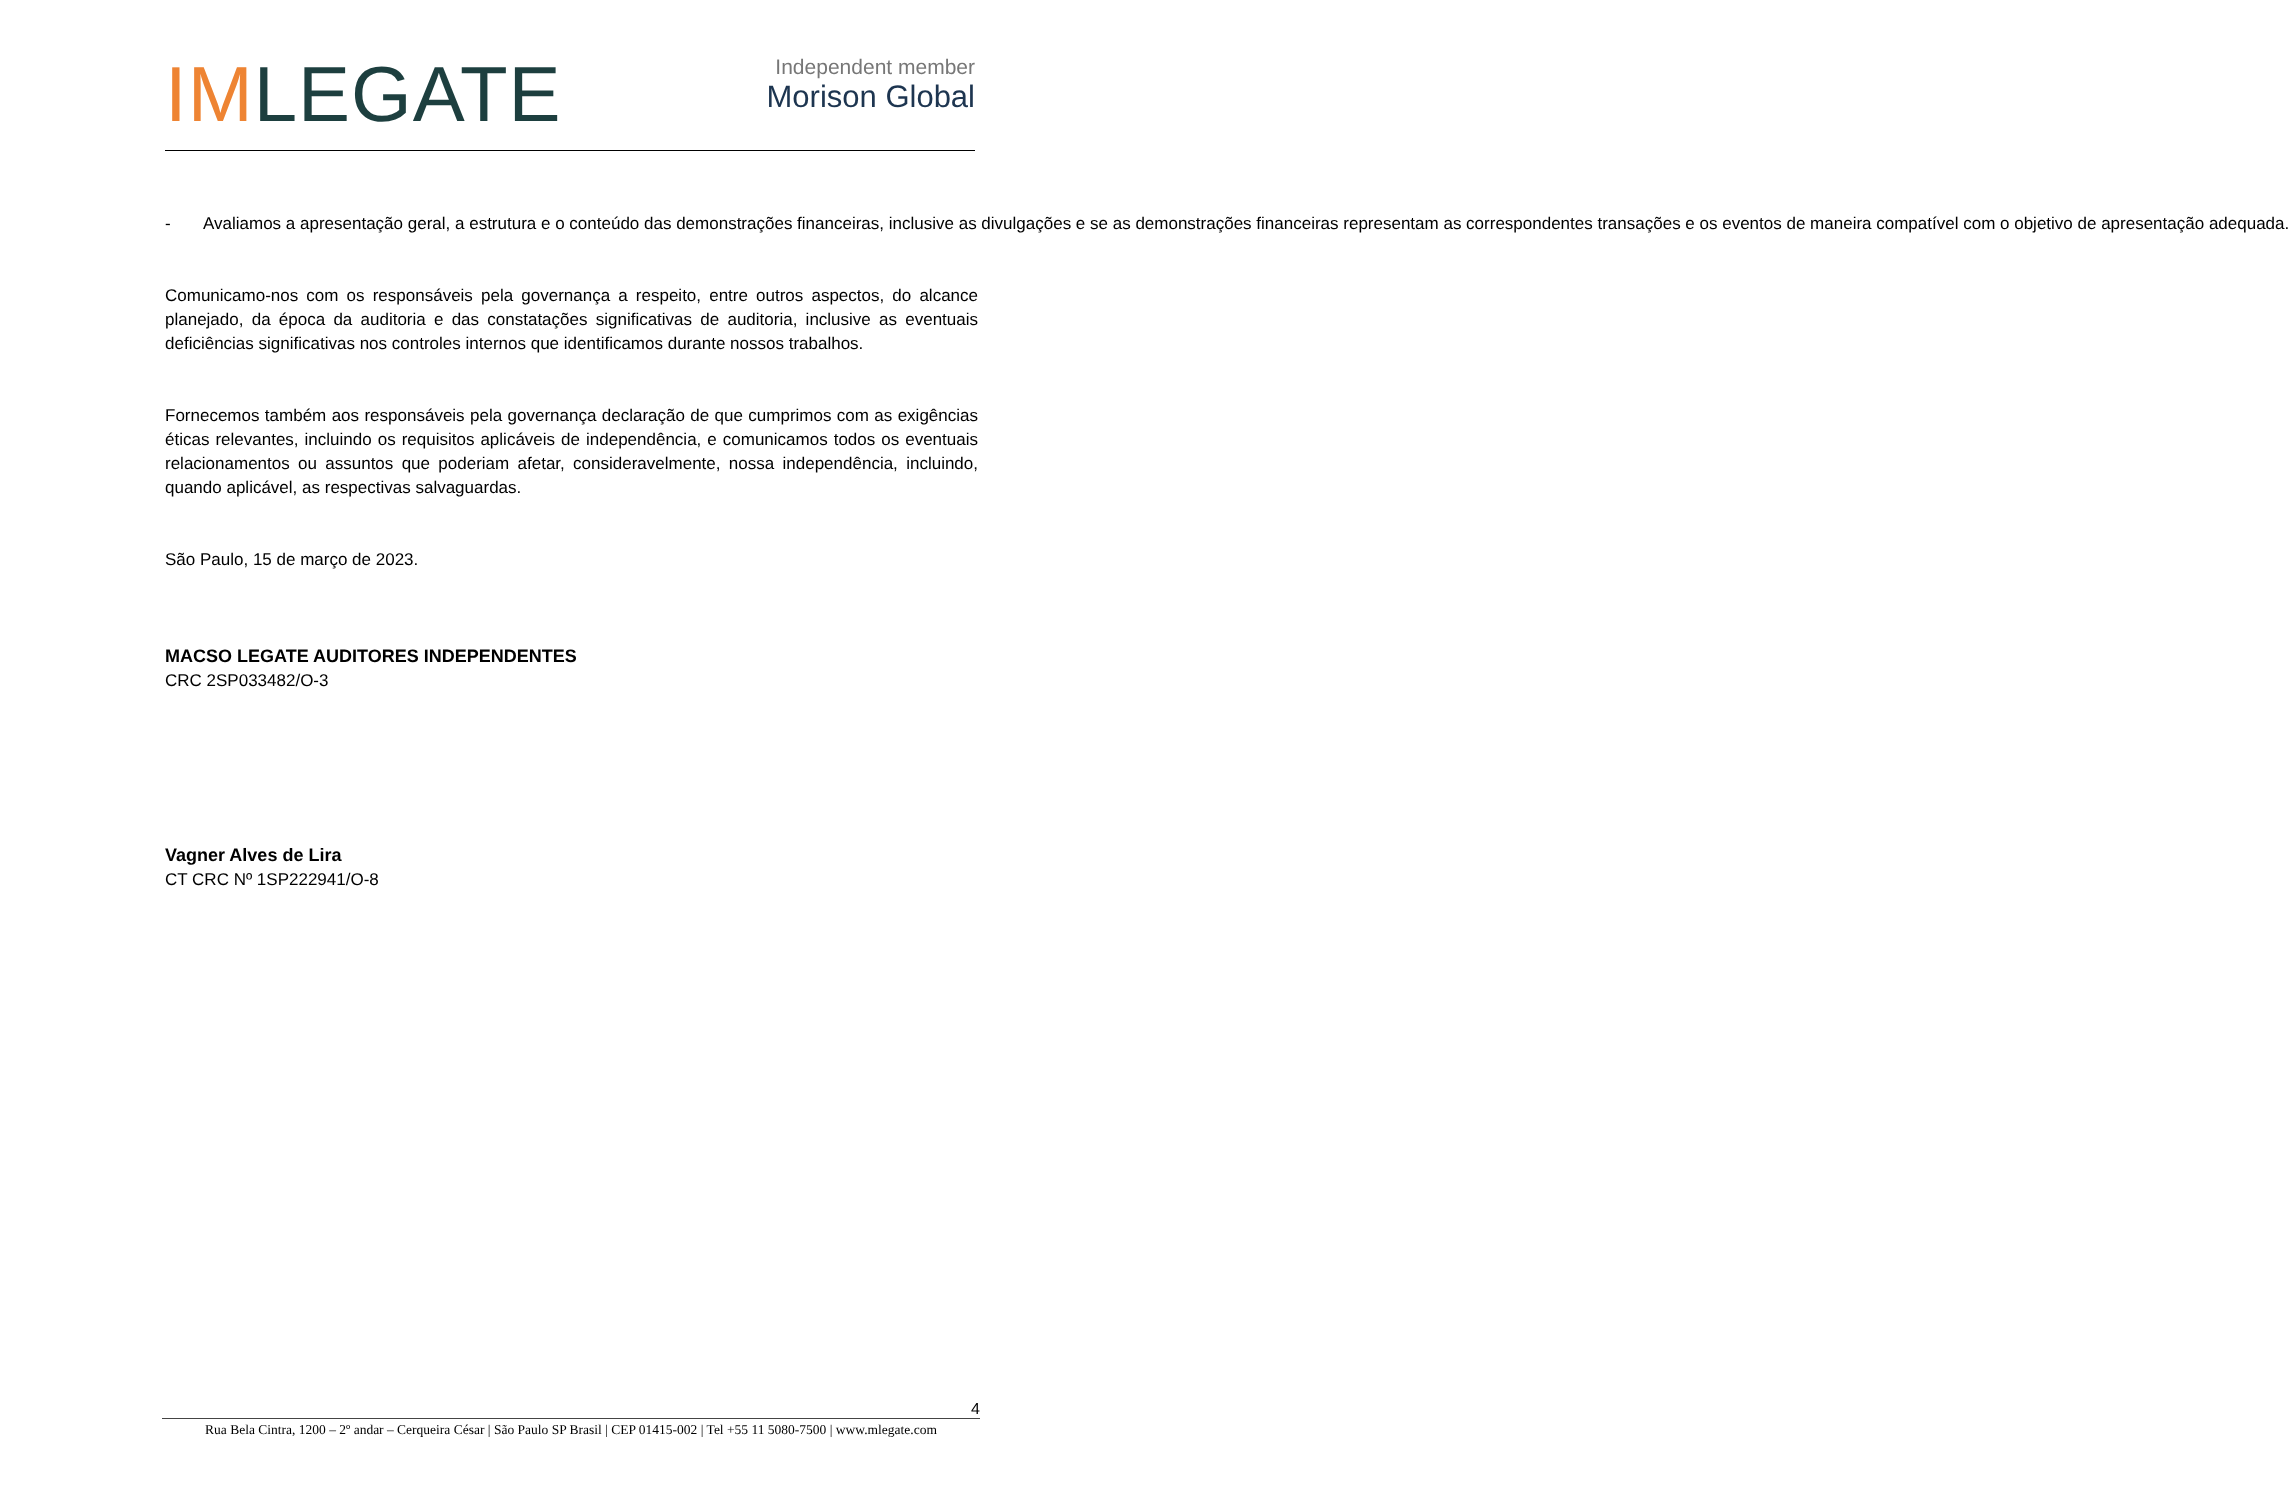IMLEGATE
Independent member
Morison Global
- Avaliamos a apresentação geral, a estrutura e o conteúdo das demonstrações financeiras, inclusive as divulgações e se as demonstrações financeiras representam as correspondentes transações e os eventos de maneira compatível com o objetivo de apresentação adequada.
Comunicamo-nos com os responsáveis pela governança a respeito, entre outros aspectos, do alcance planejado, da época da auditoria e das constatações significativas de auditoria, inclusive as eventuais deficiências significativas nos controles internos que identificamos durante nossos trabalhos.
Fornecemos também aos responsáveis pela governança declaração de que cumprimos com as exigências éticas relevantes, incluindo os requisitos aplicáveis de independência, e comunicamos todos os eventuais relacionamentos ou assuntos que poderiam afetar, consideravelmente, nossa independência, incluindo, quando aplicável, as respectivas salvaguardas.
São Paulo, 15 de março de 2023.
MACSO LEGATE AUDITORES INDEPENDENTES
CRC 2SP033482/O-3
Vagner Alves de Lira
CT CRC Nº 1SP222941/O-8
4
Rua Bela Cintra, 1200 – 2º andar – Cerqueira César | São Paulo SP Brasil | CEP 01415-002 | Tel +55 11 5080-7500 | www.mlegate.com